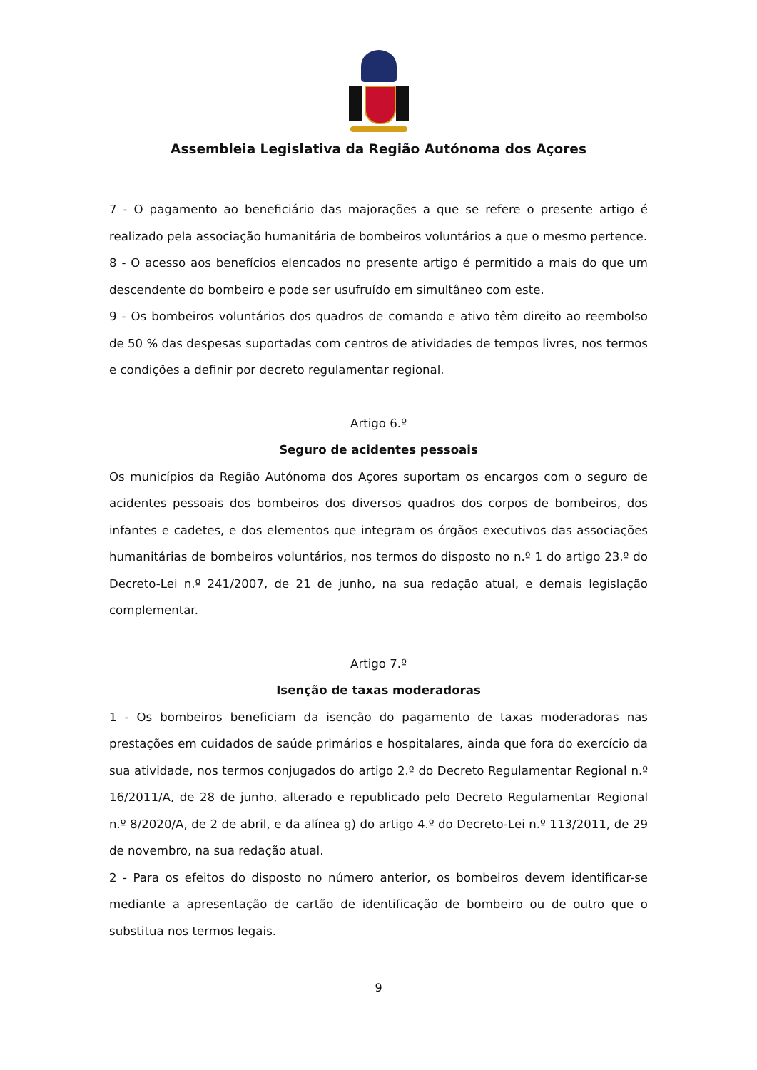Assembleia Legislativa da Região Autónoma dos Açores
7 - O pagamento ao beneficiário das majorações a que se refere o presente artigo é realizado pela associação humanitária de bombeiros voluntários a que o mesmo pertence.
8 - O acesso aos benefícios elencados no presente artigo é permitido a mais do que um descendente do bombeiro e pode ser usufruído em simultâneo com este.
9 - Os bombeiros voluntários dos quadros de comando e ativo têm direito ao reembolso de 50 % das despesas suportadas com centros de atividades de tempos livres, nos termos e condições a definir por decreto regulamentar regional.
Artigo 6.º
Seguro de acidentes pessoais
Os municípios da Região Autónoma dos Açores suportam os encargos com o seguro de acidentes pessoais dos bombeiros dos diversos quadros dos corpos de bombeiros, dos infantes e cadetes, e dos elementos que integram os órgãos executivos das associações humanitárias de bombeiros voluntários, nos termos do disposto no n.º 1 do artigo 23.º do Decreto-Lei n.º 241/2007, de 21 de junho, na sua redação atual, e demais legislação complementar.
Artigo 7.º
Isenção de taxas moderadoras
1 - Os bombeiros beneficiam da isenção do pagamento de taxas moderadoras nas prestações em cuidados de saúde primários e hospitalares, ainda que fora do exercício da sua atividade, nos termos conjugados do artigo 2.º do Decreto Regulamentar Regional n.º 16/2011/A, de 28 de junho, alterado e republicado pelo Decreto Regulamentar Regional n.º 8/2020/A, de 2 de abril, e da alínea g) do artigo 4.º do Decreto-Lei n.º 113/2011, de 29 de novembro, na sua redação atual.
2 - Para os efeitos do disposto no número anterior, os bombeiros devem identificar-se mediante a apresentação de cartão de identificação de bombeiro ou de outro que o substitua nos termos legais.
9